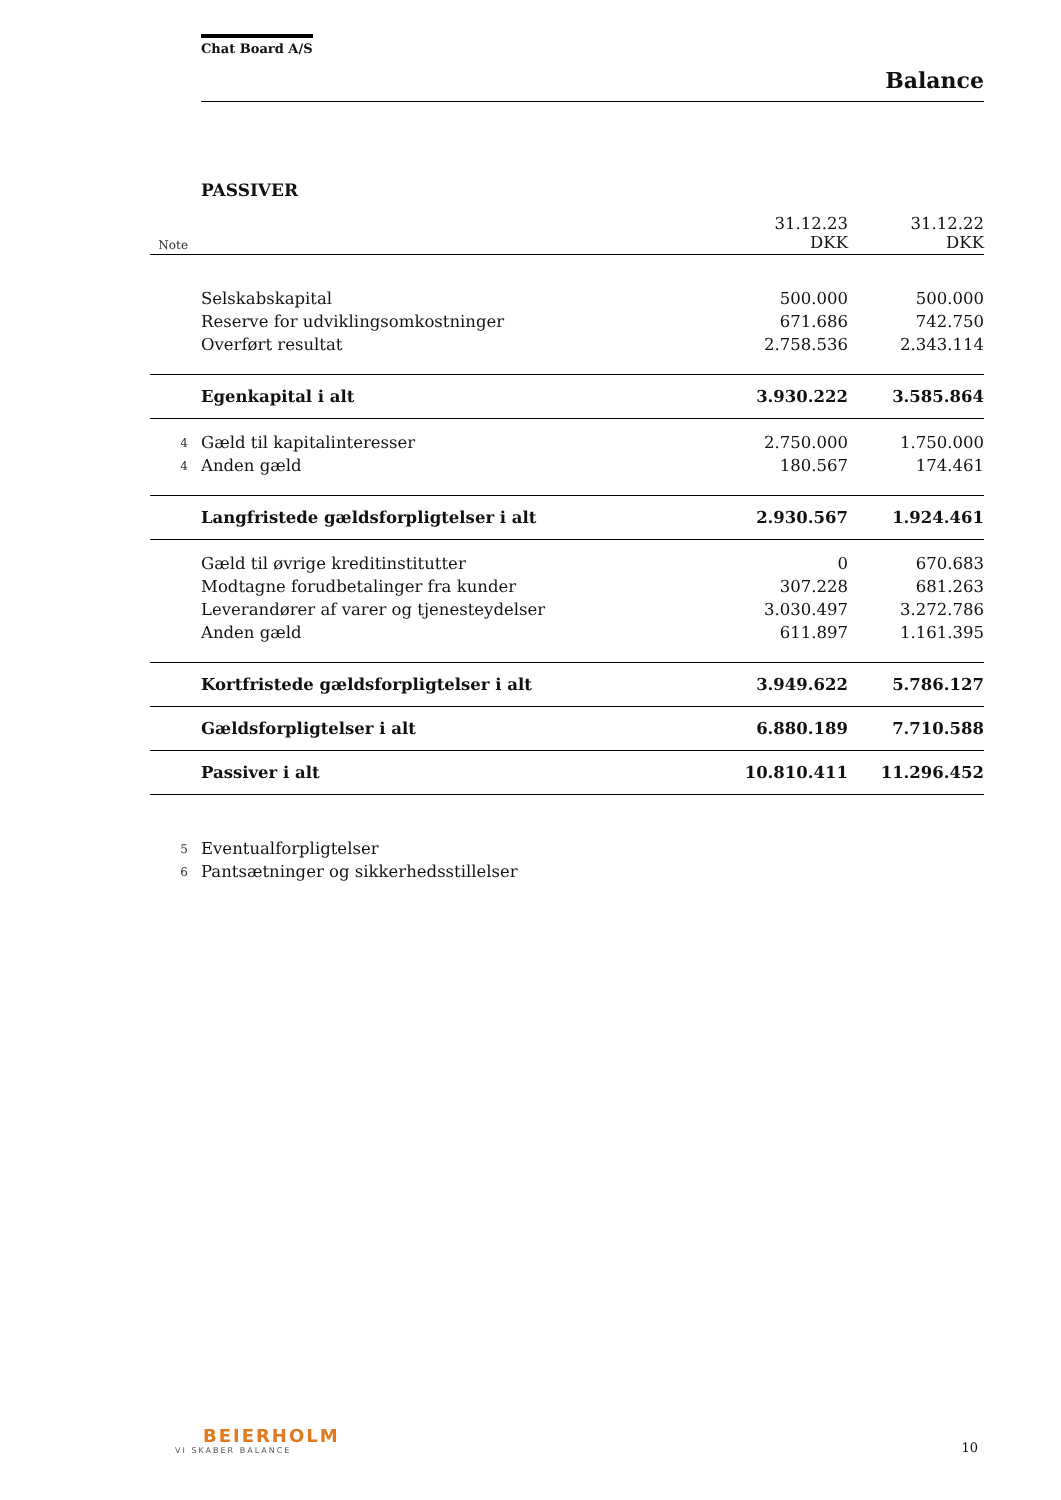Chat Board A/S
Balance
PASSIVER
| Note | | 31.12.23 DKK | 31.12.22 DKK |
| --- | --- | --- | --- |
| | Selskabskapital | 500.000 | 500.000 |
| | Reserve for udviklingsomkostninger | 671.686 | 742.750 |
| | Overført resultat | 2.758.536 | 2.343.114 |
| | Egenkapital i alt | 3.930.222 | 3.585.864 |
| 4 | Gæld til kapitalinteresser | 2.750.000 | 1.750.000 |
| 4 | Anden gæld | 180.567 | 174.461 |
| | Langfristede gældsforpligtelser i alt | 2.930.567 | 1.924.461 |
| | Gæld til øvrige kreditinstitutter | 0 | 670.683 |
| | Modtagne forudbetalinger fra kunder | 307.228 | 681.263 |
| | Leverandører af varer og tjenesteydelser | 3.030.497 | 3.272.786 |
| | Anden gæld | 611.897 | 1.161.395 |
| | Kortfristede gældsforpligtelser i alt | 3.949.622 | 5.786.127 |
| | Gældsforpligtelser i alt | 6.880.189 | 7.710.588 |
| | Passiver i alt | 10.810.411 | 11.296.452 |
| 5 | Eventualforpligtelser | | |
| 6 | Pantsætninger og sikkerhedsstillelser | | |
BEIERHOLM
VI SKABER BALANCE
10